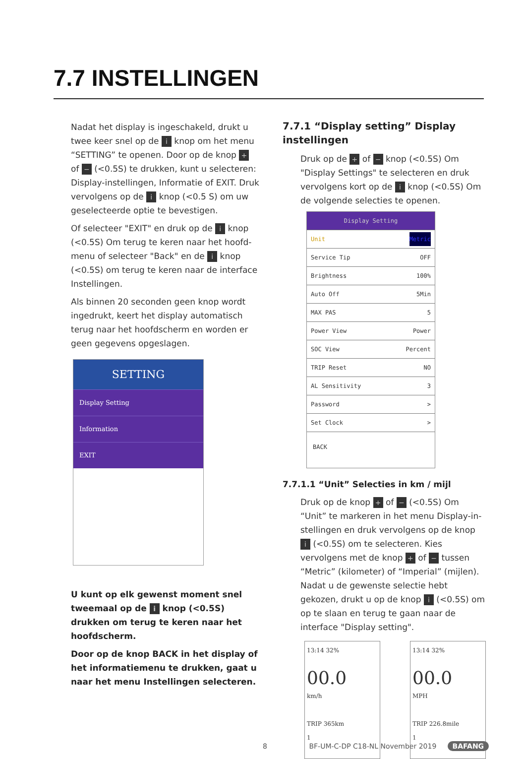7.7 INSTELLINGEN
Nadat het display is ingeschakeld, drukt u twee keer snel op de i knop om het menu “SETTING” te openen. Door op de knop + of − (<0.5S) te drukken, kunt u selecteren: Display-instellingen, Informatie of EXIT. Druk vervolgens op de i knop (<0.5 S) om uw geselecteerde optie te bevestigen.
Of selecteer "EXIT" en druk op de i knop (<0.5S) Om terug te keren naar het hoofd-menu of selecteer "Back" en de i knop (<0.5S) om terug te keren naar de interface Instellingen.
Als binnen 20 seconden geen knop wordt ingedrukt, keert het display automatisch terug naar het hoofdscherm en worden er geen gegevens opgeslagen.
SETTING
Display Setting
Information
EXIT
U kunt op elk gewenst moment snel tweemaal op de i knop (<0.5S) drukken om terug te keren naar het hoofdscherm.
Door op de knop BACK in het display of het informatiemenu te drukken, gaat u naar het menu Instellingen selecteren.
7.7.1 “Display setting” Display instellingen
Druk op de + of − knop (<0.5S) Om "Display Settings" te selecteren en druk vervolgens kort op de i knop (<0.5S) Om de volgende selecties te openen.
Display Setting
Unit Metric
Service Tip OFF
Brightness 100%
Auto Off 5Min
MAX PAS 5
Power View Power
SOC View Percent
TRIP Reset NO
AL Sensitivity 3
Password >
Set Clock >
BACK
7.7.1.1 “Unit” Selecties in km / mijl
Druk op de knop + of − (<0.5S) Om “Unit” te markeren in het menu Display-in-stellingen en druk vervolgens op de knop i (<0.5S) om te selecteren. Kies vervolgens met de knop + of − tussen “Metric” (kilometer) of “Imperial” (mijlen). Nadat u de gewenste selectie hebt gekozen, drukt u op de knop i (<0.5S) om op te slaan en terug te gaan naar de interface "Display setting".
13:14 32%
00.0
km/h
TRIP 365km
1
13:14 32%
00.0
MPH
TRIP 226.8mile
1
8 BF-UM-C-DP C18-NL November 2019 BAFANG